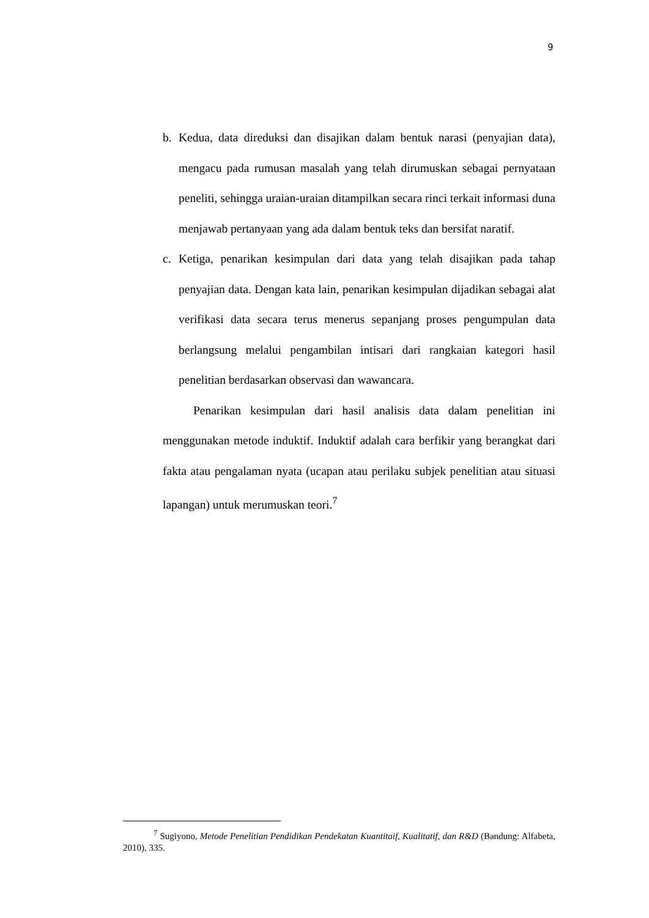9
b. Kedua, data direduksi dan disajikan dalam bentuk narasi (penyajian data), mengacu pada rumusan masalah yang telah dirumuskan sebagai pernyataan peneliti, sehingga uraian-uraian ditampilkan secara rinci terkait informasi duna menjawab pertanyaan yang ada dalam bentuk teks dan bersifat naratif.
c. Ketiga, penarikan kesimpulan dari data yang telah disajikan pada tahap penyajian data. Dengan kata lain, penarikan kesimpulan dijadikan sebagai alat verifikasi data secara terus menerus sepanjang proses pengumpulan data berlangsung melalui pengambilan intisari dari rangkaian kategori hasil penelitian berdasarkan observasi dan wawancara.
Penarikan kesimpulan dari hasil analisis data dalam penelitian ini menggunakan metode induktif. Induktif adalah cara berfikir yang berangkat dari fakta atau pengalaman nyata (ucapan atau perilaku subjek penelitian atau situasi lapangan) untuk merumuskan teori.<sup>7</sup>
<sup>7</sup> Sugiyono, Metode Penelitian Pendidikan Pendekatan Kuantitaif, Kualitatif, dan R&D (Bandung: Alfabeta, 2010), 335.